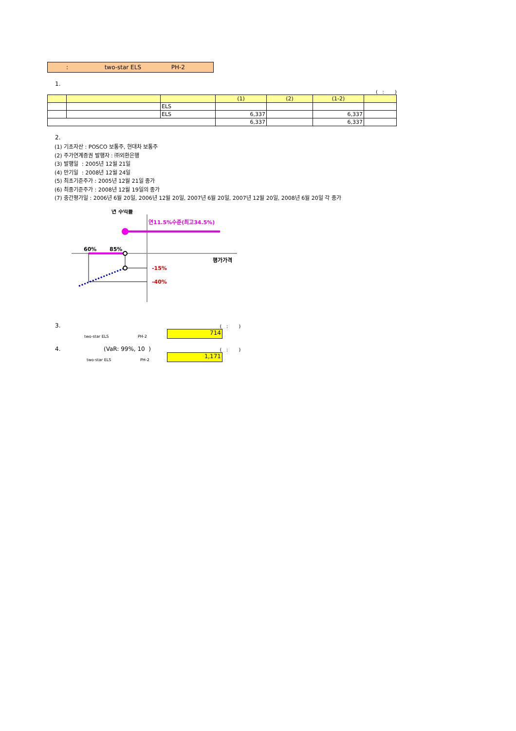: two-star ELS PH-2
1.
( : )
| | | | (1) | (2) | (1-2) | |
| --- | --- | --- | --- | --- | --- | --- |
| | | ELS | | | | |
| | | ELS | 6,337 | | 6,337 | |
| | | | 6,337 | | 6,337 | |
2.
(1) 기초자산 : POSCO 보통주, 현대차 보통주
(2) 주가연계증권 발행자 : ㈜외환은행
(3) 발행일 : 2005년 12월 21일
(4) 만기일 : 2008년 12월 24일
(5) 최초기준주가 : 2005년 12월 21일 종가
(6) 최종기준주가 : 2008년 12월 19일의 종가
(7) 중간평가일 : 2006년 6월 20일, 2006년 12월 20일, 2007년 6월 20일, 2007년 12월 20일, 2008년 6월 20일 각 종가
연 수익률
연11.5%수준(최고34.5%)
60%
85%
평가가격
-15%
-40%
3. ( : )
two-star ELS PH-2
714
4. (VaR: 99%, 10 ) ( : )
two-star ELS PH-2
1,171